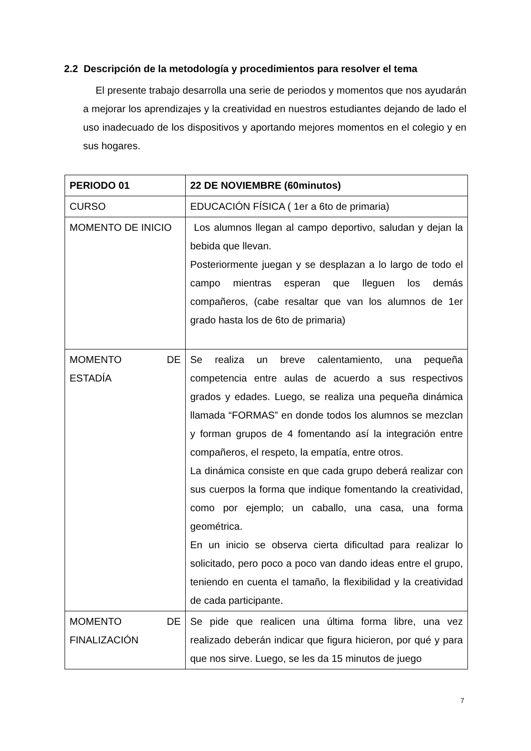2.2 Descripción de la metodología y procedimientos para resolver el tema
El presente trabajo desarrolla una serie de periodos y momentos que nos ayudarán a mejorar los aprendizajes y la creatividad en nuestros estudiantes dejando de lado el uso inadecuado de los dispositivos y aportando mejores momentos en el colegio y en sus hogares.
| PERIODO 01 | 22 DE NOVIEMBRE (60minutos) |
| --- | --- |
| CURSO | EDUCACIÓN FÍSICA ( 1er a 6to de primaria) |
| MOMENTO DE INICIO | Los alumnos llegan al campo deportivo, saludan y dejan la bebida que llevan. Posteriormente juegan y se desplazan a lo largo de todo el campo mientras esperan que lleguen los demás compañeros, (cabe resaltar que van los alumnos de 1er grado hasta los de 6to de primaria) |
| MOMENTO DE ESTADÍA | Se realiza un breve calentamiento, una pequeña competencia entre aulas de acuerdo a sus respectivos grados y edades. Luego, se realiza una pequeña dinámica llamada “FORMAS” en donde todos los alumnos se mezclan y forman grupos de 4 fomentando así la integración entre compañeros, el respeto, la empatía, entre otros. La dinámica consiste en que cada grupo deberá realizar con sus cuerpos la forma que indique fomentando la creatividad, como por ejemplo; un caballo, una casa, una forma geométrica. En un inicio se observa cierta dificultad para realizar lo solicitado, pero poco a poco van dando ideas entre el grupo, teniendo en cuenta el tamaño, la flexibilidad y la creatividad de cada participante. |
| MOMENTO DE FINALIZACIÓN | Se pide que realicen una última forma libre, una vez realizado deberán indicar que figura hicieron, por qué y para que nos sirve. Luego, se les da 15 minutos de juego |
7